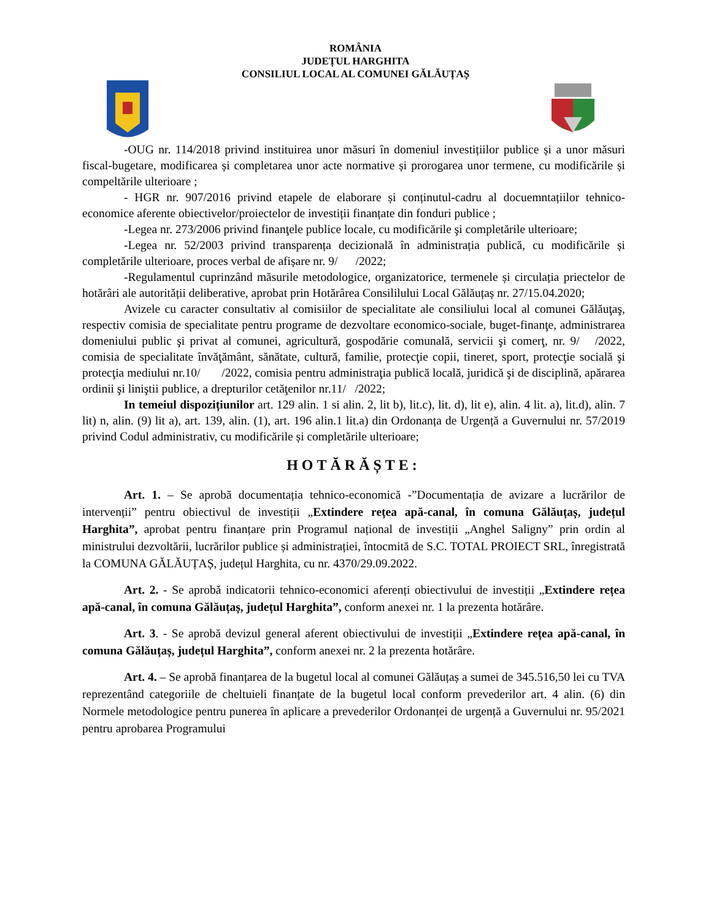ROMÂNIA
JUDEȚUL HARGHITA
CONSILIUL LOCAL AL COMUNEI GĂLĂUȚAȘ
-OUG nr. 114/2018 privind instituirea unor măsuri în domeniul investițiilor publice și a unor măsuri fiscal-bugetare, modificarea și completarea unor acte normative și prorogarea unor termene, cu modificările și compeltările ulterioare ;
- HGR nr. 907/2016 privind etapele de elaborare și conținutul-cadru al docuemntațiilor tehnico-economice aferente obiectivelor/proiectelor de investiții finanțate din fonduri publice ;
-Legea nr. 273/2006 privind finanţele publice locale, cu modificările şi completările ulterioare;
-Legea nr. 52/2003 privind transparența decizională în administrația publică, cu modificările și completările ulterioare, proces verbal de afișare nr. 9/ /2022;
-Regulamentul cuprinzând măsurile metodologice, organizatorice, termenele și circulația priectelor de hotărâri ale autorității deliberative, aprobat prin Hotărârea Consililului Local Gălăuțaș nr. 27/15.04.2020;
Avizele cu caracter consultativ al comisiilor de specialitate ale consiliului local al comunei Gălăuţaş, respectiv comisia de specialitate pentru programe de dezvoltare economico-sociale, buget-finanţe, administrarea domeniului public şi privat al comunei, agricultură, gospodărie comunală, servicii şi comerţ, nr. 9/ /2022, comisia de specialitate învăţământ, sănătate, cultură, familie, protecţie copii, tineret, sport, protecţie socială şi protecţia mediului nr.10/ /2022, comisia pentru administraţia publică locală, juridică şi de disciplină, apărarea ordinii şi liniştii publice, a drepturilor cetăţenilor nr.11/ /2022;
In temeiul dispozițiunilor art. 129 alin. 1 si alin. 2, lit b), lit.c), lit. d), lit e), alin. 4 lit. a), lit.d), alin. 7 lit) n, alin. (9) lit a), art. 139, alin. (1), art. 196 alin.1 lit.a) din Ordonanța de Urgență a Guvernului nr. 57/2019 privind Codul administrativ, cu modificările și completările ulterioare;
HOTĂRĂȘTE:
Art. 1. – Se aprobă documentația tehnico-economică -”Documentația de avizare a lucrărilor de intervenții” pentru obiectivul de investiții „Extindere rețea apă-canal, în comuna Gălăuțaș, județul Harghita”, aprobat pentru finanțare prin Programul național de investiții „Anghel Saligny” prin ordin al ministrului dezvoltării, lucrărilor publice și administrației, întocmită de S.C. TOTAL PROIECT SRL, înregistrată la COMUNA GĂLĂUȚAȘ, județul Harghita, cu nr. 4370/29.09.2022.
Art. 2. - Se aprobă indicatorii tehnico-economici aferenți obiectivului de investiții „Extindere rețea apă-canal, în comuna Gălăuțaș, județul Harghita”, conform anexei nr. 1 la prezenta hotărâre.
Art. 3. - Se aprobă devizul general aferent obiectivului de investiții „Extindere rețea apă-canal, în comuna Gălăuțaș, județul Harghita”, conform anexei nr. 2 la prezenta hotărâre.
Art. 4. – Se aprobă finanțarea de la bugetul local al comunei Gălăuțaș a sumei de 345.516,50 lei cu TVA reprezentând categoriile de cheltuieli finanțate de la bugetul local conform prevederilor art. 4 alin. (6) din Normele metodologice pentru punerea în aplicare a prevederilor Ordonanței de urgență a Guvernului nr. 95/2021 pentru aprobarea Programului